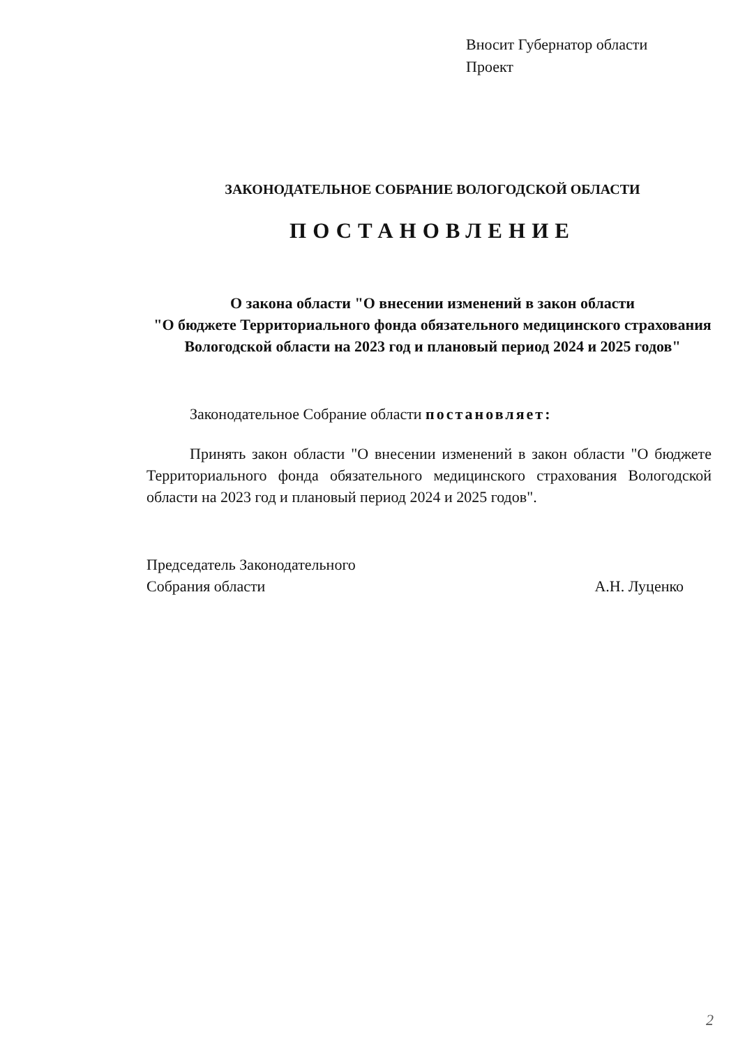Вносит Губернатор области
Проект
ЗАКОНОДАТЕЛЬНОЕ СОБРАНИЕ ВОЛОГОДСКОЙ ОБЛАСТИ
ПОСТАНОВЛЕНИЕ
О закона области "О внесении изменений в закон области
"О бюджете Территориального фонда обязательного медицинского страхования Вологодской области на 2023 год и плановый период 2024 и 2025 годов"
Законодательное Собрание области постановляет:
Принять закон области "О внесении изменений в закон области "О бюджете Территориального фонда обязательного медицинского страхования Вологодской области на 2023 год и плановый период 2024 и 2025 годов".
Председатель Законодательного
Собрания области
А.Н. Луценко
2